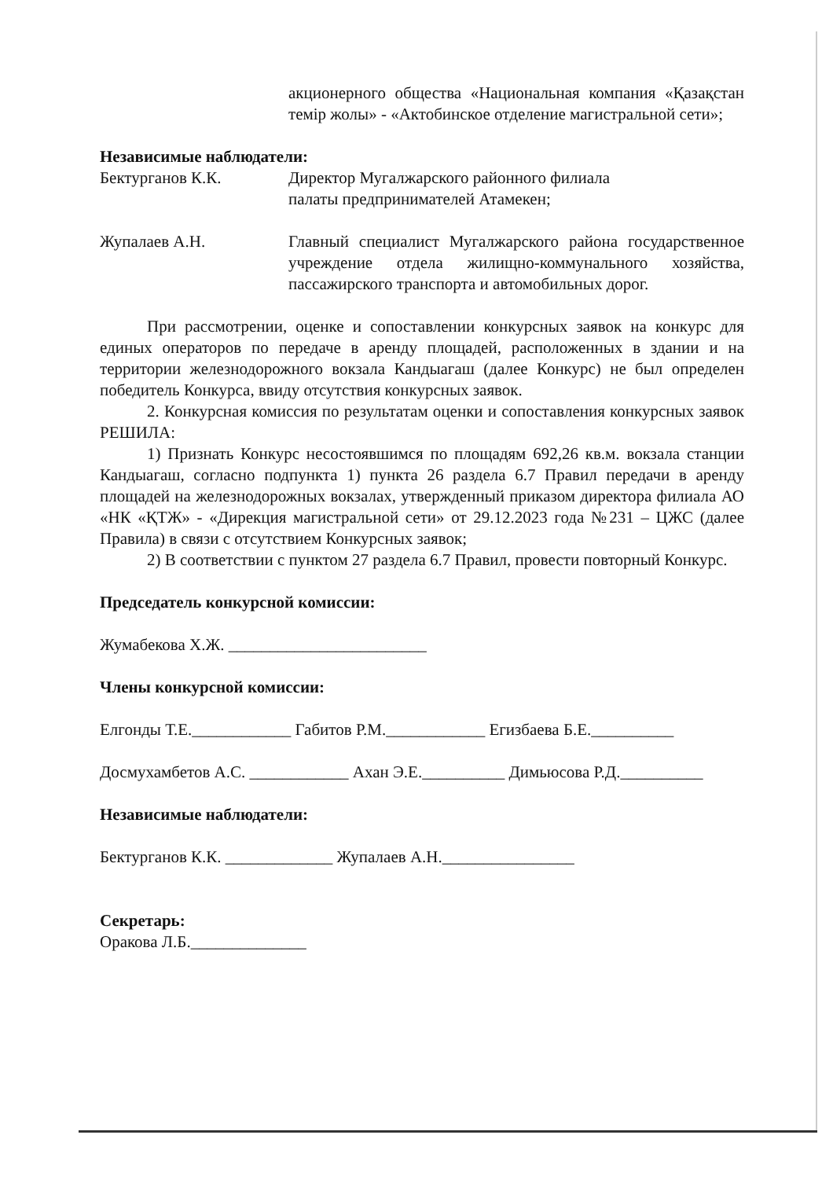акционерного общества «Национальная компания «Қазақстан темір жолы» - «Актобинское отделение магистральной сети»;
Независимые наблюдатели:
Бектурганов К.К. Директор Мугалжарского районного филиала
палаты предпринимателей Атамекен;
Жупалаев А.Н. Главный специалист Мугалжарского района государственное учреждение отдела жилищно-коммунального хозяйства, пассажирского транспорта и автомобильных дорог.
При рассмотрении, оценке и сопоставлении конкурсных заявок на конкурс для единых операторов по передаче в аренду площадей, расположенных в здании и на территории железнодорожного вокзала Кандыагаш (далее Конкурс) не был определен победитель Конкурса, ввиду отсутствия конкурсных заявок.
2. Конкурсная комиссия по результатам оценки и сопоставления конкурсных заявок РЕШИЛА:
1) Признать Конкурс несостоявшимся по площадям 692,26 кв.м. вокзала станции Кандыагаш, согласно подпункта 1) пункта 26 раздела 6.7 Правил передачи в аренду площадей на железнодорожных вокзалах, утвержденный приказом директора филиала АО «НК «ҚТЖ» - «Дирекция магистральной сети» от 29.12.2023 года №231 – ЦЖС (далее Правила) в связи с отсутствием Конкурсных заявок;
2) В соответствии с пунктом 27 раздела 6.7 Правил, провести повторный Конкурс.
Председатель конкурсной комиссии:
Жумабекова Х.Ж. ________________________
Члены конкурсной комиссии:
Елгонды Т.Е.____________ Габитов Р.М.____________ Егизбаева Б.Е.__________
Досмухамбетов А.С. ____________ Ахан Э.Е.__________ Димьюсова Р.Д.__________
Независимые наблюдатели:
Бектурганов К.К. _____________ Жупалаев А.Н.________________
Секретарь:
Оракова Л.Б.______________